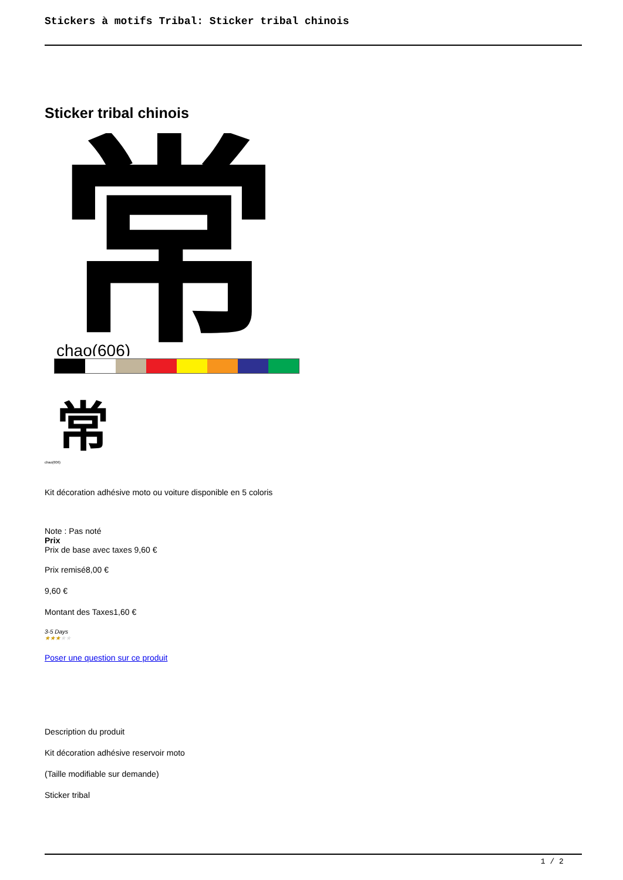Stickers à motifs Tribal: Sticker tribal chinois
Sticker tribal chinois
常
chao(606)
常
chao(606)
Kit décoration adhésive moto ou voiture disponible en 5 coloris
Note : Pas noté
Prix
Prix de base avec taxes 9,60 €
Prix remisé8,00 €
9,60 €
Montant des Taxes1,60 €
3-5 Days
★★★★★
Poser une question sur ce produit
Description du produit
Kit décoration adhésive reservoir moto
(Taille modifiable sur demande)
Sticker tribal
1 / 2